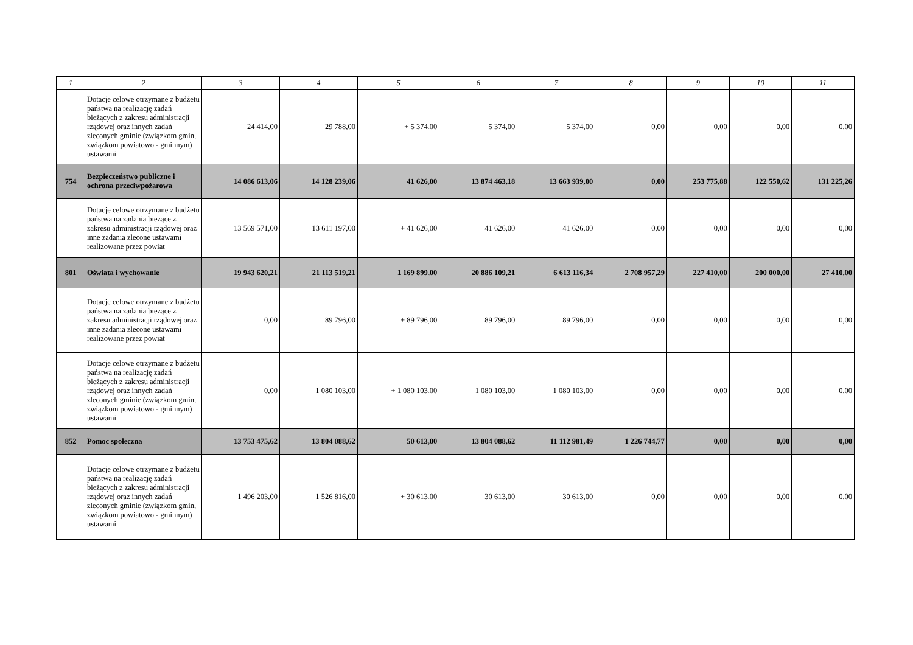| 1 | 2 | 3 | 4 | 5 | 6 | 7 | 8 | 9 | 10 | 11 |
| --- | --- | --- | --- | --- | --- | --- | --- | --- | --- | --- |
| | Dotacje celowe otrzymane z budżetu państwa na realizację zadań bieżących z zakresu administracji rządowej oraz innych zadań zleconych gminie (związkom gmin, związkom powiatowo - gminnym) ustawami | 24 414,00 | 29 788,00 | + 5 374,00 | 5 374,00 | 5 374,00 | 0,00 | 0,00 | 0,00 | 0,00 |
| 754 | Bezpieczeństwo publiczne i ochrona przeciwpożarowa | 14 086 613,06 | 14 128 239,06 | 41 626,00 | 13 874 463,18 | 13 663 939,00 | 0,00 | 253 775,88 | 122 550,62 | 131 225,26 |
| | Dotacje celowe otrzymane z budżetu państwa na zadania bieżące z zakresu administracji rządowej oraz inne zadania zlecone ustawami realizowane przez powiat | 13 569 571,00 | 13 611 197,00 | + 41 626,00 | 41 626,00 | 41 626,00 | 0,00 | 0,00 | 0,00 | 0,00 |
| 801 | Oświata i wychowanie | 19 943 620,21 | 21 113 519,21 | 1 169 899,00 | 20 886 109,21 | 6 613 116,34 | 2 708 957,29 | 227 410,00 | 200 000,00 | 27 410,00 |
| | Dotacje celowe otrzymane z budżetu państwa na zadania bieżące z zakresu administracji rządowej oraz inne zadania zlecone ustawami realizowane przez powiat | 0,00 | 89 796,00 | + 89 796,00 | 89 796,00 | 89 796,00 | 0,00 | 0,00 | 0,00 | 0,00 |
| | Dotacje celowe otrzymane z budżetu państwa na realizację zadań bieżących z zakresu administracji rządowej oraz innych zadań zleconych gminie (związkom gmin, związkom powiatowo - gminnym) ustawami | 0,00 | 1 080 103,00 | + 1 080 103,00 | 1 080 103,00 | 1 080 103,00 | 0,00 | 0,00 | 0,00 | 0,00 |
| 852 | Pomoc społeczna | 13 753 475,62 | 13 804 088,62 | 50 613,00 | 13 804 088,62 | 11 112 981,49 | 1 226 744,77 | 0,00 | 0,00 | 0,00 |
| | Dotacje celowe otrzymane z budżetu państwa na realizację zadań bieżących z zakresu administracji rządowej oraz innych zadań zleconych gminie (związkom gmin, związkom powiatowo - gminnym) ustawami | 1 496 203,00 | 1 526 816,00 | + 30 613,00 | 30 613,00 | 30 613,00 | 0,00 | 0,00 | 0,00 | 0,00 |